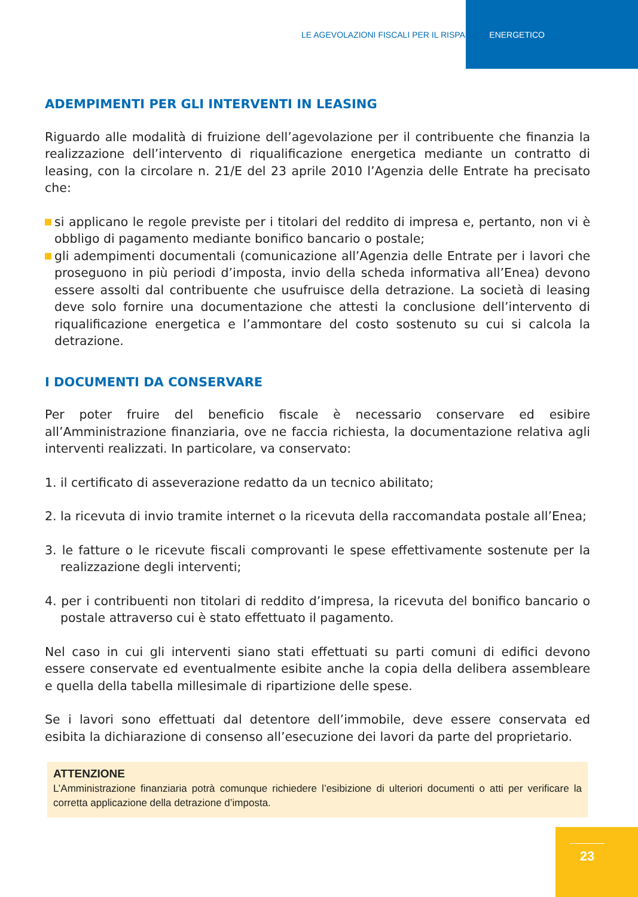LE AGEVOLAZIONI FISCALI PER IL RISPARMIO ENERGETICO
ADEMPIMENTI PER GLI INTERVENTI IN LEASING
Riguardo alle modalità di fruizione dell’agevolazione per il contribuente che finanzia la realizzazione dell’intervento di riqualificazione energetica mediante un contratto di leasing, con la circolare n. 21/E del 23 aprile 2010 l’Agenzia delle Entrate ha precisato che:
si applicano le regole previste per i titolari del reddito di impresa e, pertanto, non vi è obbligo di pagamento mediante bonifico bancario o postale;
gli adempimenti documentali (comunicazione all’Agenzia delle Entrate per i lavori che proseguono in più periodi d’imposta, invio della scheda informativa all’Enea) devono essere assolti dal contribuente che usufruisce della detrazione. La società di leasing deve solo fornire una documentazione che attesti la conclusione dell’intervento di riqualificazione energetica e l’ammontare del costo sostenuto su cui si calcola la detrazione.
I DOCUMENTI DA CONSERVARE
Per poter fruire del beneficio fiscale è necessario conservare ed esibire all’Amministrazione finanziaria, ove ne faccia richiesta, la documentazione relativa agli interventi realizzati. In particolare, va conservato:
1. il certificato di asseverazione redatto da un tecnico abilitato;
2. la ricevuta di invio tramite internet o la ricevuta della raccomandata postale all’Enea;
3. le fatture o le ricevute fiscali comprovanti le spese effettivamente sostenute per la realizzazione degli interventi;
4. per i contribuenti non titolari di reddito d’impresa, la ricevuta del bonifico bancario o postale attraverso cui è stato effettuato il pagamento.
Nel caso in cui gli interventi siano stati effettuati su parti comuni di edifici devono essere conservate ed eventualmente esibite anche la copia della delibera assembleare e quella della tabella millesimale di ripartizione delle spese.
Se i lavori sono effettuati dal detentore dell’immobile, deve essere conservata ed esibita la dichiarazione di consenso all’esecuzione dei lavori da parte del proprietario.
ATTENZIONE
L’Amministrazione finanziaria potrà comunque richiedere l’esibizione di ulteriori documenti o atti per verificare la corretta applicazione della detrazione d’imposta.
23